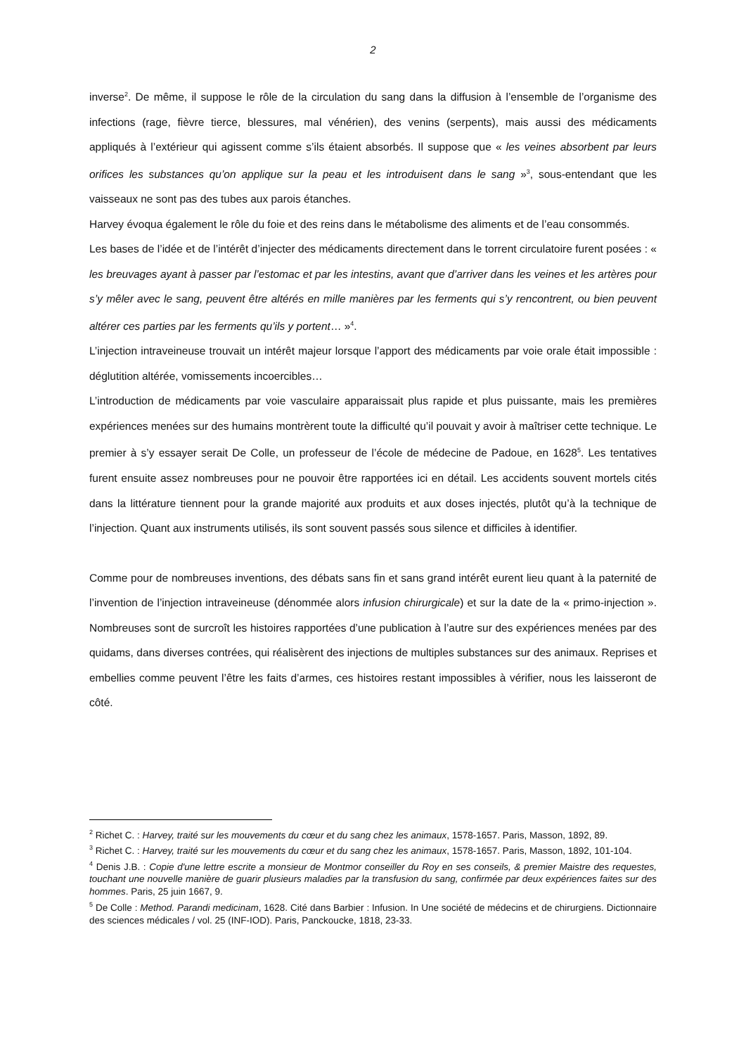2
inverse<sup>2</sup>. De même, il suppose le rôle de la circulation du sang dans la diffusion à l’ensemble de l’organisme des infections (rage, fièvre tierce, blessures, mal vénérien), des venins (serpents), mais aussi des médicaments appliqués à l’extérieur qui agissent comme s’ils étaient absorbés. Il suppose que « les veines absorbent par leurs orifices les substances qu’on applique sur la peau et les introduisent dans le sang »<sup>3</sup>, sous-entendant que les vaisseaux ne sont pas des tubes aux parois étanches.
Harvey évoqua également le rôle du foie et des reins dans le métabolisme des aliments et de l’eau consommés.
Les bases de l’idée et de l’intérêt d’injecter des médicaments directement dans le torrent circulatoire furent posées : « les breuvages ayant à passer par l’estomac et par les intestins, avant que d’arriver dans les veines et les artères pour s’y mêler avec le sang, peuvent être altérés en mille manières par les ferments qui s’y rencontrent, ou bien peuvent altérer ces parties par les ferments qu’ils y portent… »<sup>4</sup>.
L’injection intraveineuse trouvait un intérêt majeur lorsque l’apport des médicaments par voie orale était impossible : déglutition altérée, vomissements incoercibles…
L’introduction de médicaments par voie vasculaire apparaissait plus rapide et plus puissante, mais les premières expériences menées sur des humains montrèrent toute la difficulté qu’il pouvait y avoir à maîtriser cette technique. Le premier à s’y essayer serait De Colle, un professeur de l’école de médecine de Padoue, en 1628<sup>5</sup>. Les tentatives furent ensuite assez nombreuses pour ne pouvoir être rapportées ici en détail. Les accidents souvent mortels cités dans la littérature tiennent pour la grande majorité aux produits et aux doses injectés, plutôt qu’à la technique de l’injection. Quant aux instruments utilisés, ils sont souvent passés sous silence et difficiles à identifier.
Comme pour de nombreuses inventions, des débats sans fin et sans grand intérêt eurent lieu quant à la paternité de l’invention de l’injection intraveineuse (dénommée alors infusion chirurgicale) et sur la date de la « primo-injection ». Nombreuses sont de surcroît les histoires rapportées d’une publication à l’autre sur des expériences menées par des quidams, dans diverses contrées, qui réalisèrent des injections de multiples substances sur des animaux. Reprises et embellies comme peuvent l’être les faits d’armes, ces histoires restant impossibles à vérifier, nous les laisseront de côté.
<sup>2</sup> Richet C. : Harvey, traité sur les mouvements du cœur et du sang chez les animaux, 1578-1657. Paris, Masson, 1892, 89.
<sup>3</sup> Richet C. : Harvey, traité sur les mouvements du cœur et du sang chez les animaux, 1578-1657. Paris, Masson, 1892, 101-104.
<sup>4</sup> Denis J.B. : Copie d'une lettre escrite a monsieur de Montmor conseiller du Roy en ses conseils, & premier Maistre des requestes, touchant une nouvelle manière de guarir plusieurs maladies par la transfusion du sang, confirmée par deux expériences faites sur des hommes. Paris, 25 juin 1667, 9.
<sup>5</sup> De Colle : Method. Parandi medicinam, 1628. Cité dans Barbier : Infusion. In Une société de médecins et de chirurgiens. Dictionnaire des sciences médicales / vol. 25 (INF-IOD). Paris, Panckoucke, 1818, 23-33.